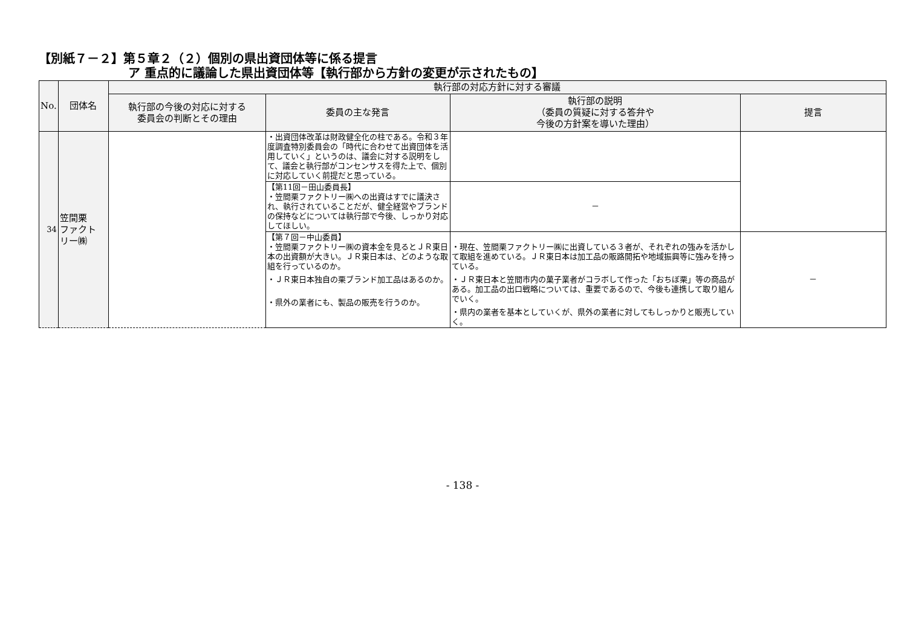【別紙７－２】第５章２（２）個別の県出資団体等に係る提言
ア 重点的に議論した県出資団体等【執行部から方針の変更が示されたもの】
| No. | 団体名 | 執行部の対応方針に対する審議 | | | |
| --- | --- | --- | --- | --- | --- |
| | | 執行部の今後の対応に対する 委員会の判断とその理由 | 委員の主な発言 | 執行部の説明 （委員の質疑に対する答弁や 今後の方針案を導いた理由） | 提言 |
| 34 | 笠間栗 ファクト リー㈱ | | ・出資団体改革は財政健全化の柱である。令和３年度調査特別委員会の「時代に合わせて出資団体を活用していく」というのは、議会に対する説明をして、議会と執行部がコンセンサスを得た上で、個別に対応していく前提だと思っている。 | | |
| | | | 【第11回－田山委員長】 ・笠間栗ファクトリー㈱への出資はすでに議決され、執行されていることだが、健全経営やブランドの保持などについては執行部で今後、しっかり対応してほしい。 | － | |
| | | | 【第７回－中山委員】 ・笠間栗ファクトリー㈱の資本金を見るとＪＲ東日本の出資額が大きい。ＪＲ東日本は、どのような取組を行っているのか。 ・ＪＲ東日本独自の栗ブランド加工品はあるのか。 ・県外の業者にも、製品の販売を行うのか。 | ・現在、笠間栗ファクトリー㈱に出資している３者が、それぞれの強みを活かして取組を進めている。ＪＲ東日本は加工品の販路開拓や地域振興等に強みを持っている。 ・ＪＲ東日本と笠間市内の菓子業者がコラボして作った「おちぼ栗」等の商品がある。加工品の出口戦略については、重要であるので、今後も連携して取り組んでいく。 ・県内の業者を基本としていくが、県外の業者に対してもしっかりと販売していく。 | － |
- 138 -